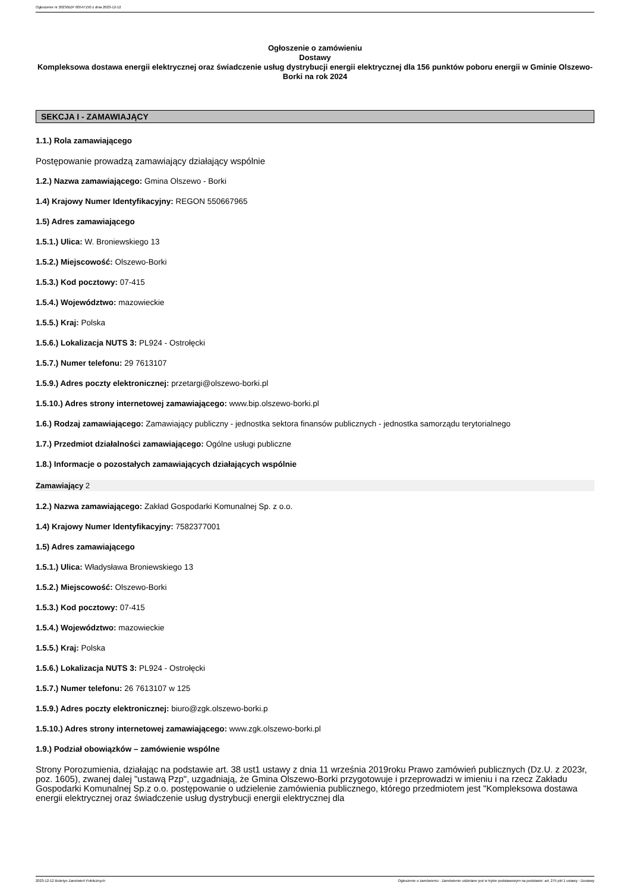Ogłoszenie nr 2023/BZP 00547150 z dnia 2023-12-12
Ogłoszenie o zamówieniu
Dostawy
Kompleksowa dostawa energii elektrycznej oraz świadczenie usług dystrybucji energii elektrycznej dla 156 punktów poboru energii w Gminie Olszewo-Borki na rok 2024
SEKCJA I - ZAMAWIAJĄCY
1.1.) Rola zamawiającego
Postępowanie prowadzą zamawiający działający wspólnie
1.2.) Nazwa zamawiającego: Gmina Olszewo - Borki
1.4) Krajowy Numer Identyfikacyjny: REGON 550667965
1.5) Adres zamawiającego
1.5.1.) Ulica: W. Broniewskiego 13
1.5.2.) Miejscowość: Olszewo-Borki
1.5.3.) Kod pocztowy: 07-415
1.5.4.) Województwo: mazowieckie
1.5.5.) Kraj: Polska
1.5.6.) Lokalizacja NUTS 3: PL924 - Ostrołęcki
1.5.7.) Numer telefonu: 29 7613107
1.5.9.) Adres poczty elektronicznej: przetargi@olszewo-borki.pl
1.5.10.) Adres strony internetowej zamawiającego: www.bip.olszewo-borki.pl
1.6.) Rodzaj zamawiającego: Zamawiający publiczny - jednostka sektora finansów publicznych - jednostka samorządu terytorialnego
1.7.) Przedmiot działalności zamawiającego: Ogólne usługi publiczne
1.8.) Informacje o pozostałych zamawiających działających wspólnie
Zamawiający 2
1.2.) Nazwa zamawiającego: Zakład Gospodarki Komunalnej Sp. z o.o.
1.4) Krajowy Numer Identyfikacyjny: 7582377001
1.5) Adres zamawiającego
1.5.1.) Ulica: Władysława Broniewskiego 13
1.5.2.) Miejscowość: Olszewo-Borki
1.5.3.) Kod pocztowy: 07-415
1.5.4.) Województwo: mazowieckie
1.5.5.) Kraj: Polska
1.5.6.) Lokalizacja NUTS 3: PL924 - Ostrołęcki
1.5.7.) Numer telefonu: 26 7613107 w 125
1.5.9.) Adres poczty elektronicznej: biuro@zgk.olszewo-borki.p
1.5.10.) Adres strony internetowej zamawiającego: www.zgk.olszewo-borki.pl
1.9.) Podział obowiązków – zamówienie wspólne
Strony Porozumienia, działając na podstawie art. 38 ust1 ustawy z dnia 11 września 2019roku Prawo zamówień publicznych (Dz.U. z 2023r, poz. 1605), zwanej dalej "ustawą Pzp", uzgadniają, że Gmina Olszewo-Borki przygotowuje i przeprowadzi w imieniu i na rzecz Zakładu Gospodarki Komunalnej Sp.z o.o. postępowanie o udzielenie zamówienia publicznego, którego przedmiotem jest "Kompleksowa dostawa energii elektrycznej oraz świadczenie usług dystrybucji energii elektrycznej dla
2023-12-12 Biuletyn Zamówień Publicznych Ogłoszenie o zamówieniu - Zamówienie udzielane jest w trybie podstawowym na podstawie: art. 275 pkt 1 ustawy - Dostawy